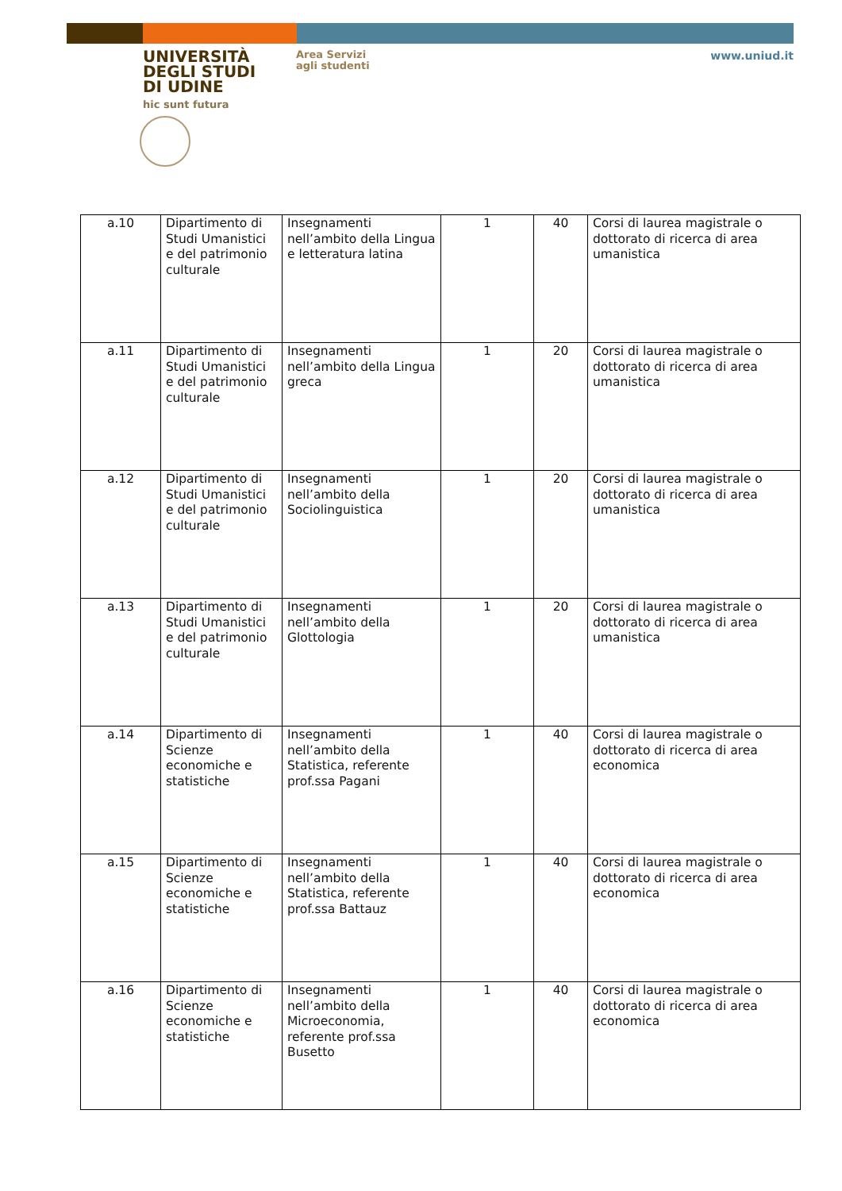UNIVERSITÀ
DEGLI STUDI
DI UDINE
hic sunt futura
Area Servizi
agli studenti
www.uniud.it
| a.10 | Dipartimento di Studi Umanistici e del patrimonio culturale | Insegnamenti nell’ambito della Lingua e letteratura latina | 1 | 40 | Corsi di laurea magistrale o dottorato di ricerca di area umanistica |
| a.11 | Dipartimento di Studi Umanistici e del patrimonio culturale | Insegnamenti nell’ambito della Lingua greca | 1 | 20 | Corsi di laurea magistrale o dottorato di ricerca di area umanistica |
| a.12 | Dipartimento di Studi Umanistici e del patrimonio culturale | Insegnamenti nell’ambito della Sociolinguistica | 1 | 20 | Corsi di laurea magistrale o dottorato di ricerca di area umanistica |
| a.13 | Dipartimento di Studi Umanistici e del patrimonio culturale | Insegnamenti nell’ambito della Glottologia | 1 | 20 | Corsi di laurea magistrale o dottorato di ricerca di area umanistica |
| a.14 | Dipartimento di Scienze economiche e statistiche | Insegnamenti nell’ambito della Statistica, referente prof.ssa Pagani | 1 | 40 | Corsi di laurea magistrale o dottorato di ricerca di area economica |
| a.15 | Dipartimento di Scienze economiche e statistiche | Insegnamenti nell’ambito della Statistica, referente prof.ssa Battauz | 1 | 40 | Corsi di laurea magistrale o dottorato di ricerca di area economica |
| a.16 | Dipartimento di Scienze economiche e statistiche | Insegnamenti nell’ambito della Microeconomia, referente prof.ssa Busetto | 1 | 40 | Corsi di laurea magistrale o dottorato di ricerca di area economica |